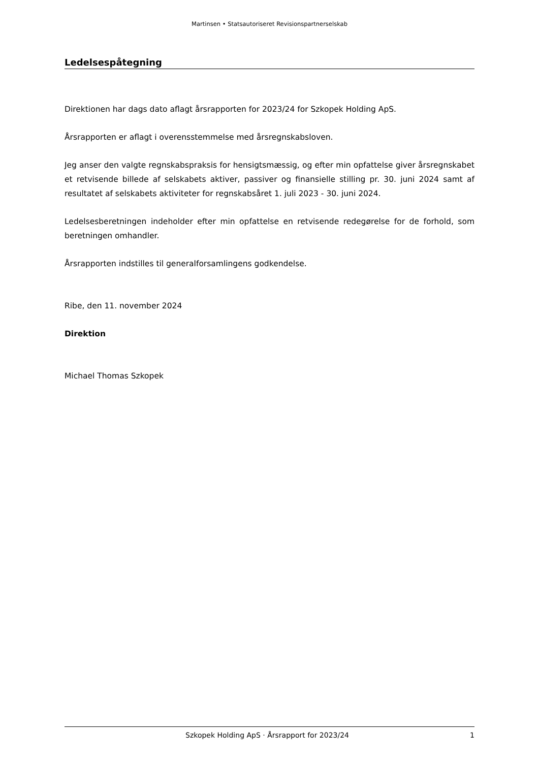Martinsen • Statsautoriseret Revisionspartnerselskab
Ledelsespåtegning
Direktionen har dags dato aflagt årsrapporten for 2023/24 for Szkopek Holding ApS.
Årsrapporten er aflagt i overensstemmelse med årsregnskabsloven.
Jeg anser den valgte regnskabspraksis for hensigtsmæssig, og efter min opfattelse giver årsregnskabet et retvisende billede af selskabets aktiver, passiver og finansielle stilling pr. 30. juni 2024 samt af resultatet af selskabets aktiviteter for regnskabsåret 1. juli 2023 - 30. juni 2024.
Ledelsesberetningen indeholder efter min opfattelse en retvisende redegørelse for de forhold, som beretningen omhandler.
Årsrapporten indstilles til generalforsamlingens godkendelse.
Ribe, den 11. november 2024
Direktion
Michael Thomas Szkopek
Szkopek Holding ApS · Årsrapport for 2023/24 1